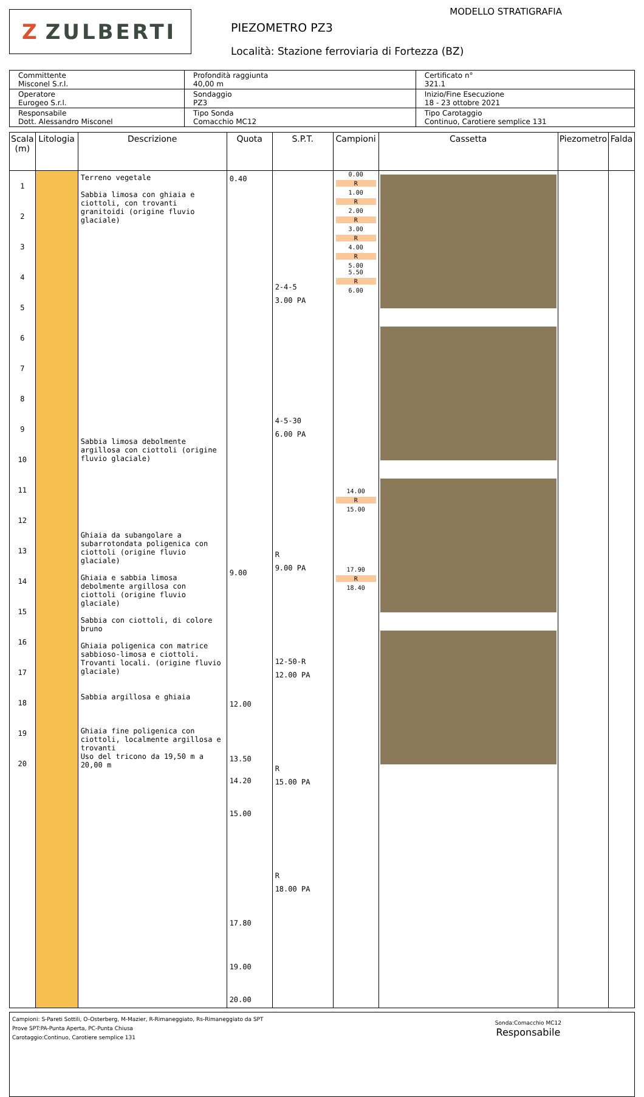Z ZULBERTI
MODELLO STRATIGRAFIA
PIEZOMETRO PZ3
Località: Stazione ferroviaria di Fortezza (BZ)
| Committente Misconel S.r.l. | Profondità raggiunta 40,00 m | Certificato n° 321.1 |
| Operatore Eurogeo S.r.l. | Sondaggio PZ3 | Inizio/Fine Esecuzione 18 - 23 ottobre 2021 |
| Responsabile Dott. Alessandro Misconel | Tipo Sonda Comacchio MC12 | Tipo Carotaggio Continuo, Carotiere semplice 131 |
| Scala (m) | Litologia | Descrizione | Quota | S.P.T. | Campioni | Cassetta | Piezometro | Falda |
| --- | --- | --- | --- | --- | --- | --- | --- | --- |
| 1 2 3 4 5 6 7 8 9 10 11 12 13 14 15 16 17 18 19 20 | | Terreno vegetale Sabbia limosa con ghiaia e ciottoli, con trovanti granitoidi (origine fluvio glaciale) Sabbia limosa debolmente argillosa con ciottoli (origine fluvio glaciale) Ghiaia da subangolare a subarrotondata poligenica con ciottoli (origine fluvio glaciale) Ghiaia e sabbia limosa debolmente argillosa con ciottoli (origine fluvio glaciale) Sabbia con ciottoli, di colore bruno Ghiaia poligenica con matrice sabbioso-limosa e ciottoli. Trovanti locali. (origine fluvio glaciale) Sabbia argillosa e ghiaia Ghiaia fine poligenica con ciottoli, localmente argillosa e trovanti Uso del tricono da 19,50 m a 20,00 m | 0.40 9.00 12.00 13.50 14.20 15.00 17.80 19.00 20.00 | 2-4-5 3.00 PA 4-5-30 6.00 PA R 9.00 PA 12-50-R 12.00 PA R 15.00 PA R 18.00 PA | 0.00 R 1.00 R 2.00 R 3.00 R 4.00 R 5.00 5.50 R 6.00 14.00 R 15.00 17.90 R 18.40 | | | |
Campioni: S-Pareti Sottili, O-Osterberg, M-Mazier, R-Rimaneggiato, Rs-Rimaneggiato da SPT
Prove SPT:PA-Punta Aperta, PC-Punta Chiusa
Carotaggio:Continuo, Carotiere semplice 131
Sonda:Comacchio MC12
Responsabile